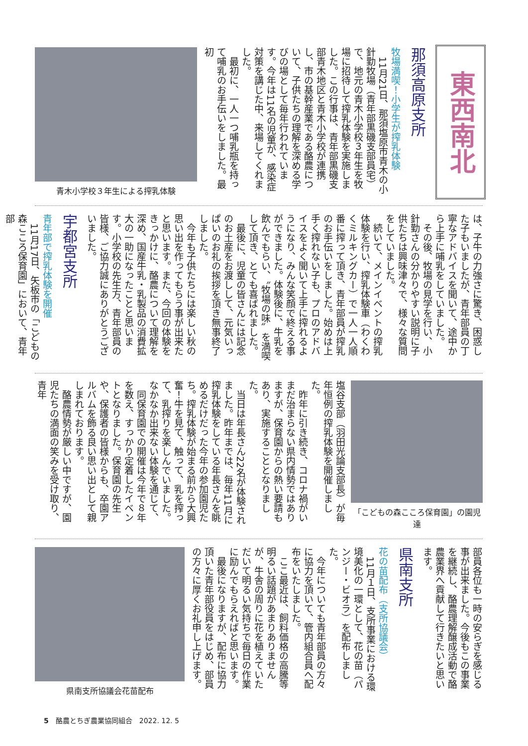東西南北
那須高原支所
牧場満喫！小学生が搾乳体験
　11月21日、那須塩原市青木の小針勤牧場（青年部黒磯支部員宅）で、地元の青木小学校３年生を牧場に招待して搾乳体験を実施しました。この行事は、青年部黒磯支部青木地区と青木小学校が連携し、市の基幹産業である酪農について、子供たちの理解を深める学びの場として毎年行われています。今年は11名の児童が、感染症対策を講じた中、来場してくれました。
　最初に、一人一つ哺乳瓶を持って哺乳のお手伝いをしました。最初
青木小学校３年生による搾乳体験
は、子牛の力強さに驚き、困惑した子もいましたが、青年部員の丁寧なアドバイスを聞いて、途中から上手に哺乳をしていました。
　その後、牧場の見学を行い、小針勤さんの分かりやすい説明に子供たちは興味津々で、様々な質問をしていました。
　続いて、メインイベントの搾乳体験を行い、搾乳体験車（わくわくミルキングカー）で一人一人順番に搾って頂き、青年部員が搾乳のお手伝いをしました。始めは上手く搾れない子も、プロのアドバイスをよく聞いて上手に搾れるようになり、みんな笑顔で終える事ができました。体験後に、牛乳を飲んでもらい、〝牧場の味〟を満喫して頂き、とても喜ばれました。
　最後に、児童の皆さんには記念のお土産をお渡しして、元気いっぱいのお礼の挨拶を頂き無事終了しました。
　今年も子供たちには楽しい秋の思い出を作ってもらう事が出来たと思います。また、今回の体験をきっかけに、酪農について理解を深め、国産牛乳・乳製品の消費拡大の一助になったことと思います。小学校の先生方、青年部員の皆様、ご協力誠にありがとうございました。
宇都宮支所
青年部で搾乳体験を開催
　11月17日、矢板市の「こどもの森こころ保育園」において、青年部
「こどもの森こころ保育園」の園児達
塩谷支部（羽田光論支部長）が毎年恒例の搾乳体験を開催しました。
　昨年に引き続き、コロナ禍がいまだ治まらない県内情勢ではありますが、保育園からの熱い要請もあり、実施することとなりました。
　当日は年長さん22名が体験されました。昨年までは、毎年11月に搾乳体験をしている年長さんを眺めるだけだった今年の参加園児たち。搾乳体験が始まる前から大興奮！牛を見て、触って、乳を搾って、乳搾りを楽しんでいました。なかなか出来ない体験を通じて、
　同保育園での開催は今年で８年を数え、すっかり定着したイベントとなりました。保育園の先生や、保護者の皆様からも、卒園アルバムを飾る良い思い出として親しまれております。
　酪農情勢が厳しい中ですが、園児たちの満面の笑みを受け取り、青年
部員各位も一時の安らぎを感じる事が出来ました。今後もこの事業を継続し、酪農理解醸成活動で酪農業界へ貢献して行きたいと思います。
県南支所
花の苗配布（支所協議会）
　11月１日、支所事業における環境美化の一環として、花の苗（パンジー・ビオラ）を配布しました。
　今年についても青年部員の方々に協力を頂いて、管内組合員へ配布をいたしました。
　ここ最近は、飼料価格の高騰等明るい話題があまりありませんが、牛舎の周りに花を植えていただいて明るい気持ちで毎日の作業に励んでもらえればと思います。
　最後になりますが、配布に協力頂いた青年部役員をはじめ、部員の方々に厚くお礼申し上げます。
県南支所協議会花苗配布
5　酪農とちぎ農業協同組合　2022. 12. 5